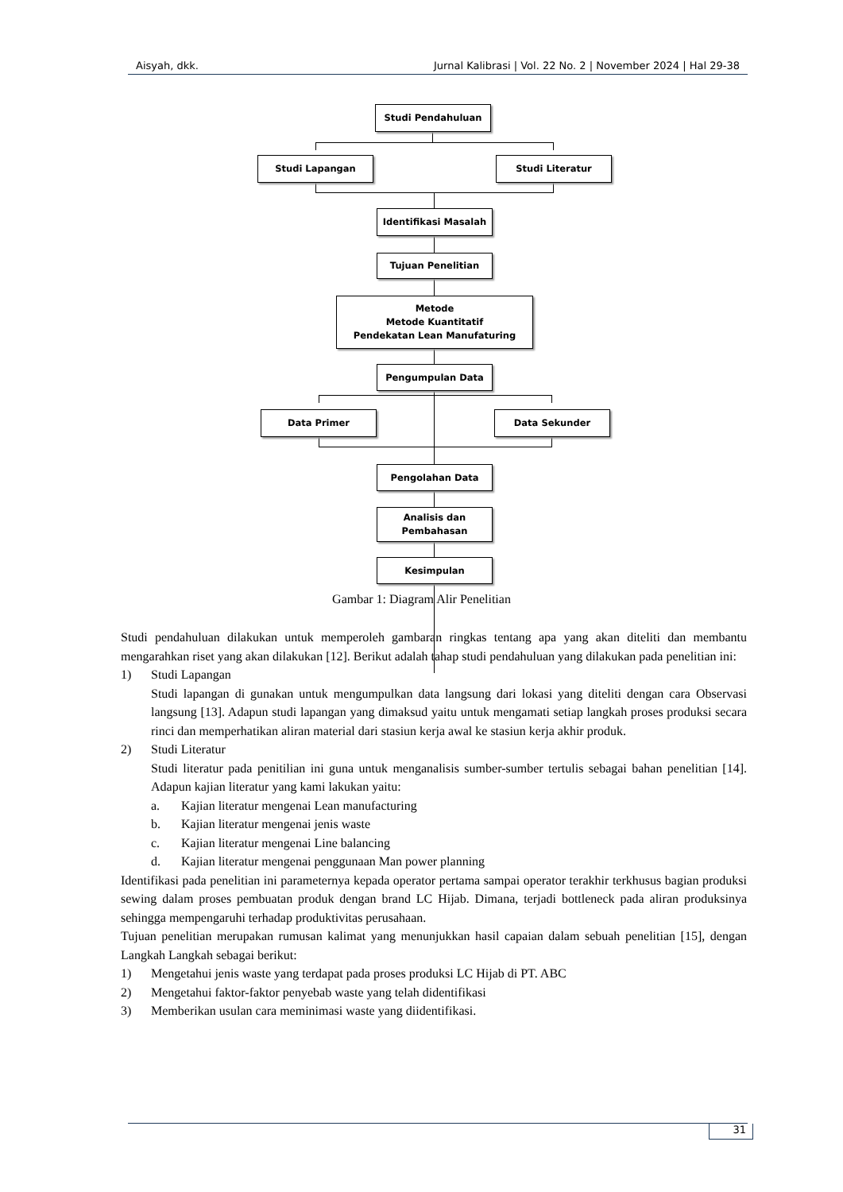Aisyah, dkk. Jurnal Kalibrasi | Vol. 22 No. 2 | November 2024 | Hal 29-38
Studi Pendahuluan
Studi Lapangan Studi Literatur
Identifikasi Masalah
Tujuan Penelitian
Metode
Metode Kuantitatif
Pendekatan Lean Manufaturing
Pengumpulan Data
Data Primer Data Sekunder
Pengolahan Data
Analisis dan
Pembahasan
Kesimpulan
Gambar 1: Diagram Alir Penelitian
Studi pendahuluan dilakukan untuk memperoleh gambaran ringkas tentang apa yang akan diteliti dan membantu mengarahkan riset yang akan dilakukan [12]. Berikut adalah tahap studi pendahuluan yang dilakukan pada penelitian ini:
1) Studi Lapangan
Studi lapangan di gunakan untuk mengumpulkan data langsung dari lokasi yang diteliti dengan cara Observasi langsung [13]. Adapun studi lapangan yang dimaksud yaitu untuk mengamati setiap langkah proses produksi secara rinci dan memperhatikan aliran material dari stasiun kerja awal ke stasiun kerja akhir produk.
2) Studi Literatur
Studi literatur pada penitilian ini guna untuk menganalisis sumber-sumber tertulis sebagai bahan penelitian [14]. Adapun kajian literatur yang kami lakukan yaitu:
a. Kajian literatur mengenai Lean manufacturing
b. Kajian literatur mengenai jenis waste
c. Kajian literatur mengenai Line balancing
d. Kajian literatur mengenai penggunaan Man power planning
Identifikasi pada penelitian ini parameternya kepada operator pertama sampai operator terakhir terkhusus bagian produksi sewing dalam proses pembuatan produk dengan brand LC Hijab. Dimana, terjadi bottleneck pada aliran produksinya sehingga mempengaruhi terhadap produktivitas perusahaan.
Tujuan penelitian merupakan rumusan kalimat yang menunjukkan hasil capaian dalam sebuah penelitian [15], dengan Langkah Langkah sebagai berikut:
1) Mengetahui jenis waste yang terdapat pada proses produksi LC Hijab di PT. ABC
2) Mengetahui faktor-faktor penyebab waste yang telah didentifikasi
3) Memberikan usulan cara meminimasi waste yang diidentifikasi.
31